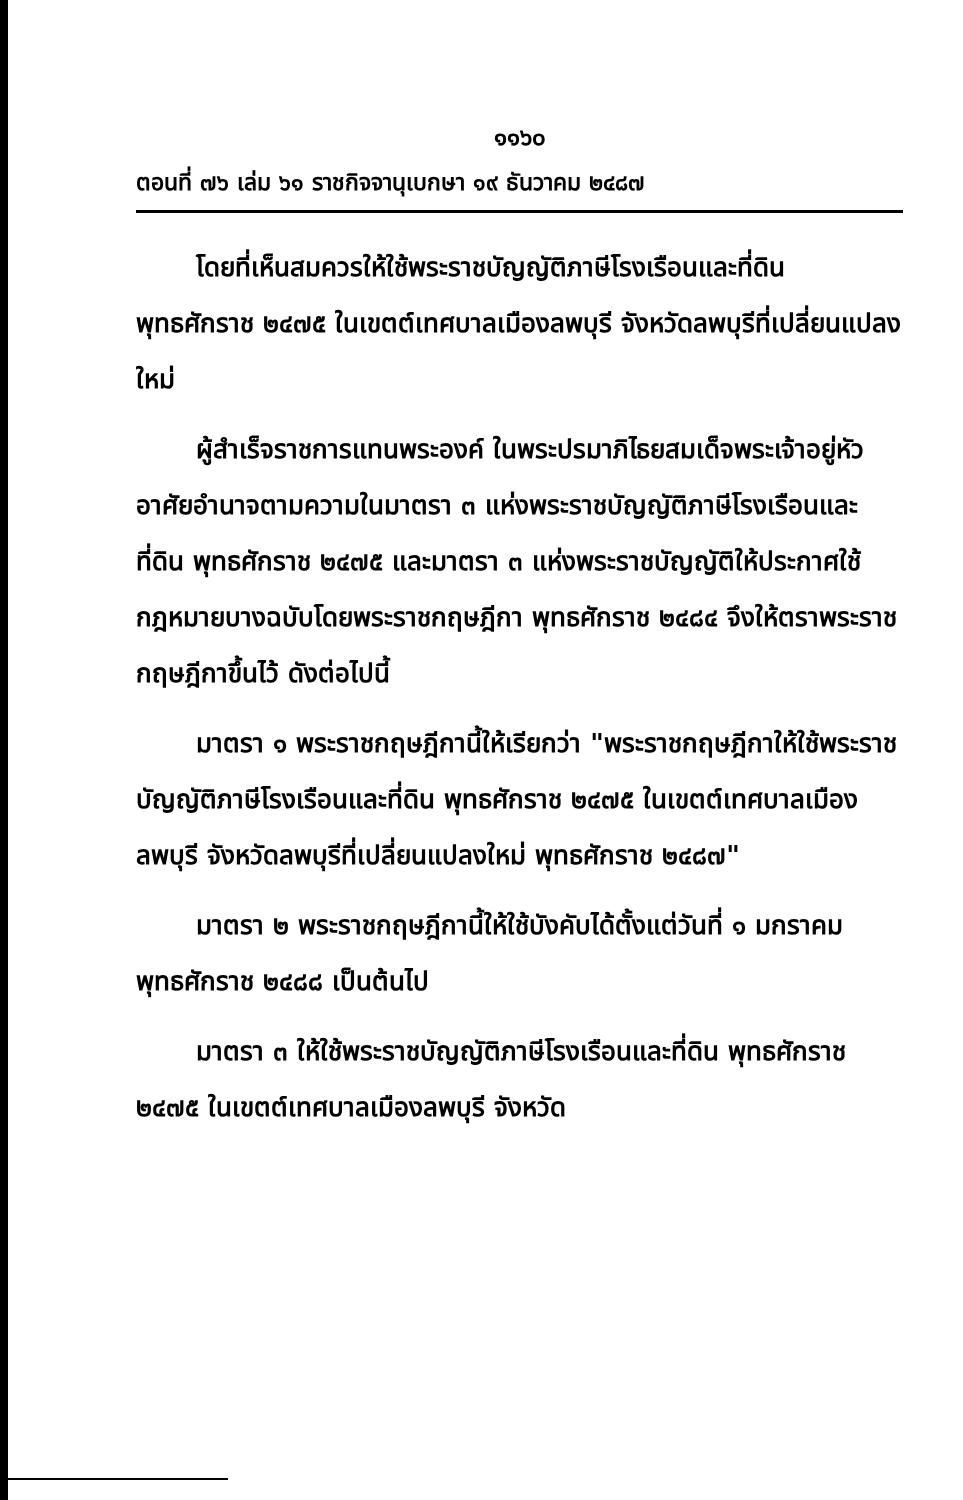๑๑๖๐
ตอนที่ ๗๖ เล่ม ๖๑ ราชกิจจานุเบกษา ๑๙ ธันวาคม ๒๔๘๗
โดยที่เห็นสมควรให้ใช้พระราชบัญญัติภาษีโรงเรือนและที่ดิน พุทธศักราช ๒๔๗๕ ในเขตต์เทศบาลเมืองลพบุรี จังหวัดลพบุรีที่เปลี่ยนแปลงใหม่
ผู้สำเร็จราชการแทนพระองค์ ในพระปรมาภิไธยสมเด็จพระเจ้าอยู่หัว อาศัยอำนาจตามความในมาตรา ๓ แห่งพระราชบัญญัติภาษีโรงเรือนและที่ดิน พุทธศักราช ๒๔๗๕ และมาตรา ๓ แห่งพระราชบัญญัติให้ประกาศใช้กฎหมายบางฉบับโดยพระราชกฤษฎีกา พุทธศักราช ๒๔๘๔ จึงให้ตราพระราชกฤษฎีกาขึ้นไว้ ดังต่อไปนี้
มาตรา ๑ พระราชกฤษฎีกานี้ให้เรียกว่า "พระราชกฤษฎีกาให้ใช้พระราชบัญญัติภาษีโรงเรือนและที่ดิน พุทธศักราช ๒๔๗๕ ในเขตต์เทศบาลเมืองลพบุรี จังหวัดลพบุรีที่เปลี่ยนแปลงใหม่ พุทธศักราช ๒๔๘๗"
มาตรา ๒ พระราชกฤษฎีกานี้ให้ใช้บังคับได้ตั้งแต่วันที่ ๑ มกราคม พุทธศักราช ๒๔๘๘ เป็นต้นไป
มาตรา ๓ ให้ใช้พระราชบัญญัติภาษีโรงเรือนและที่ดิน พุทธศักราช ๒๔๗๕ ในเขตต์เทศบาลเมืองลพบุรี จังหวัด